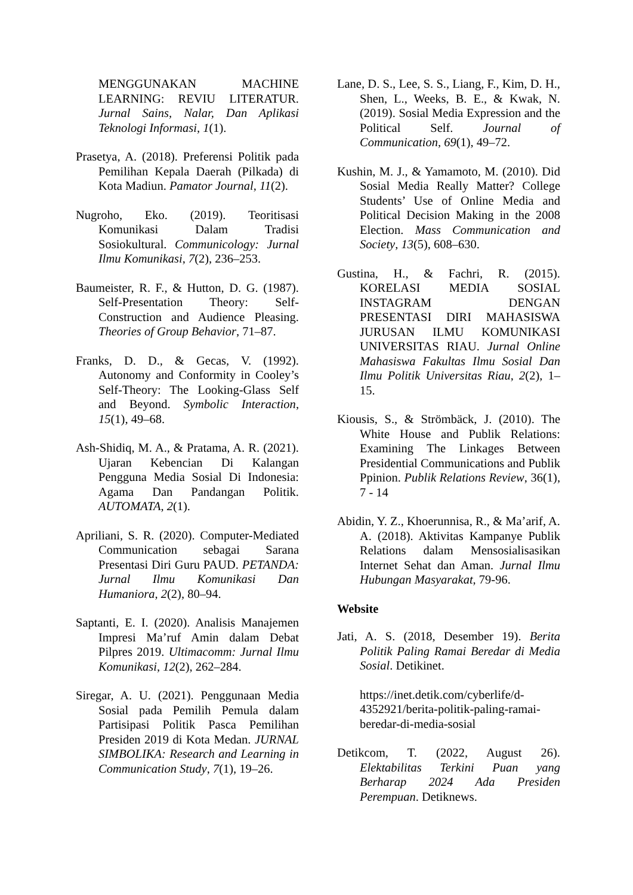MENGGUNAKAN MACHINE LEARNING: REVIU LITERATUR. Jurnal Sains, Nalar, Dan Aplikasi Teknologi Informasi, 1(1).
Prasetya, A. (2018). Preferensi Politik pada Pemilihan Kepala Daerah (Pilkada) di Kota Madiun. Pamator Journal, 11(2).
Nugroho, Eko. (2019). Teoritisasi Komunikasi Dalam Tradisi Sosiokultural. Communicology: Jurnal Ilmu Komunikasi, 7(2), 236–253.
Baumeister, R. F., & Hutton, D. G. (1987). Self-Presentation Theory: Self-Construction and Audience Pleasing. Theories of Group Behavior, 71–87.
Franks, D. D., & Gecas, V. (1992). Autonomy and Conformity in Cooley’s Self-Theory: The Looking-Glass Self and Beyond. Symbolic Interaction, 15(1), 49–68.
Ash-Shidiq, M. A., & Pratama, A. R. (2021). Ujaran Kebencian Di Kalangan Pengguna Media Sosial Di Indonesia: Agama Dan Pandangan Politik. AUTOMATA, 2(1).
Apriliani, S. R. (2020). Computer-Mediated Communication sebagai Sarana Presentasi Diri Guru PAUD. PETANDA: Jurnal Ilmu Komunikasi Dan Humaniora, 2(2), 80–94.
Saptanti, E. I. (2020). Analisis Manajemen Impresi Ma’ruf Amin dalam Debat Pilpres 2019. Ultimacomm: Jurnal Ilmu Komunikasi, 12(2), 262–284.
Siregar, A. U. (2021). Penggunaan Media Sosial pada Pemilih Pemula dalam Partisipasi Politik Pasca Pemilihan Presiden 2019 di Kota Medan. JURNAL SIMBOLIKA: Research and Learning in Communication Study, 7(1), 19–26.
Lane, D. S., Lee, S. S., Liang, F., Kim, D. H., Shen, L., Weeks, B. E., & Kwak, N. (2019). Sosial Media Expression and the Political Self. Journal of Communication, 69(1), 49–72.
Kushin, M. J., & Yamamoto, M. (2010). Did Sosial Media Really Matter? College Students’ Use of Online Media and Political Decision Making in the 2008 Election. Mass Communication and Society, 13(5), 608–630.
Gustina, H., & Fachri, R. (2015). KORELASI MEDIA SOSIAL INSTAGRAM DENGAN PRESENTASI DIRI MAHASISWA JURUSAN ILMU KOMUNIKASI UNIVERSITAS RIAU. Jurnal Online Mahasiswa Fakultas Ilmu Sosial Dan Ilmu Politik Universitas Riau, 2(2), 1–15.
Kiousis, S., & Strömbäck, J. (2010). The White House and Publik Relations: Examining The Linkages Between Presidential Communications and Publik Ppinion. Publik Relations Review, 36(1), 7 - 14
Abidin, Y. Z., Khoerunnisa, R., & Ma’arif, A. A. (2018). Aktivitas Kampanye Publik Relations dalam Mensosialisasikan Internet Sehat dan Aman. Jurnal Ilmu Hubungan Masyarakat, 79-96.
Website
Jati, A. S. (2018, Desember 19). Berita Politik Paling Ramai Beredar di Media Sosial. Detikinet.
https://inet.detik.com/cyberlife/d-4352921/berita-politik-paling-ramai-beredar-di-media-sosial
Detikcom, T. (2022, August 26). Elektabilitas Terkini Puan yang Berharap 2024 Ada Presiden Perempuan. Detiknews.